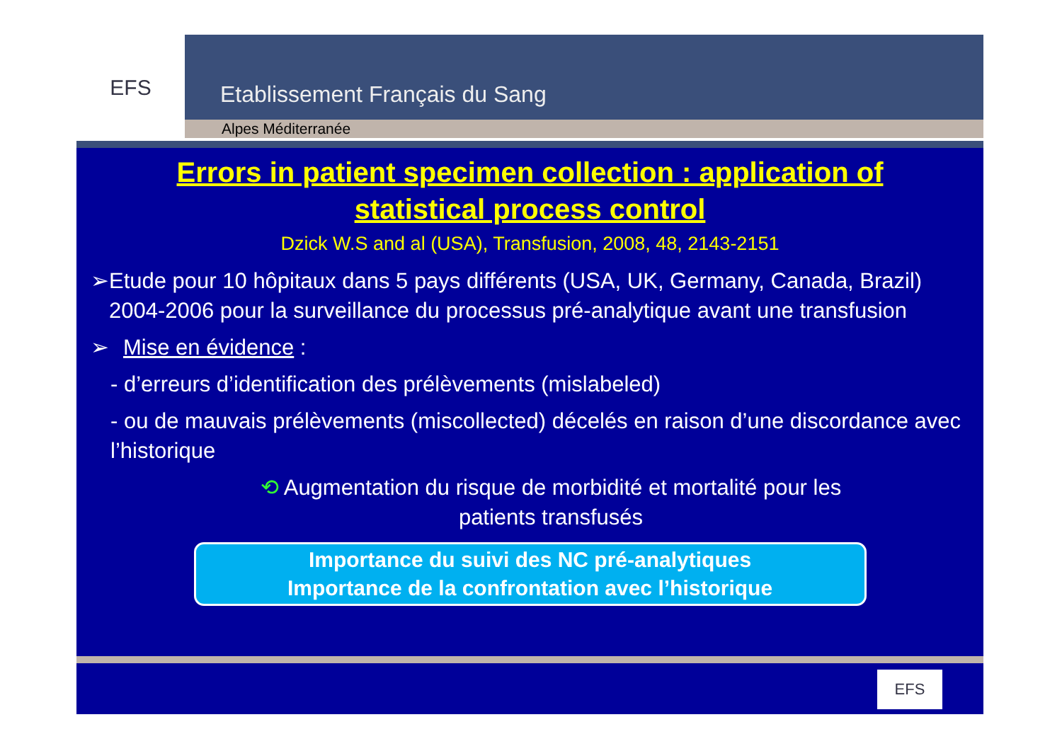EFS
Etablissement Français du Sang
Alpes Méditerranée
Errors in patient specimen collection : application of
statistical process control
Dzick W.S and al (USA), Transfusion, 2008, 48, 2143-2151
➢ Etude pour 10 hôpitaux dans 5 pays différents (USA, UK, Germany, Canada, Brazil) 2004-2006 pour la surveillance du processus pré-analytique avant une transfusion
➢ Mise en évidence :
- d’erreurs d’identification des prélèvements (mislabeled)
- ou de mauvais prélèvements (miscollected) décelés en raison d’une discordance avec l’historique
⟲ Augmentation du risque de morbidité et mortalité pour les patients transfusés
Importance du suivi des NC pré-analytiques
Importance de la confrontation avec l’historique
EFS